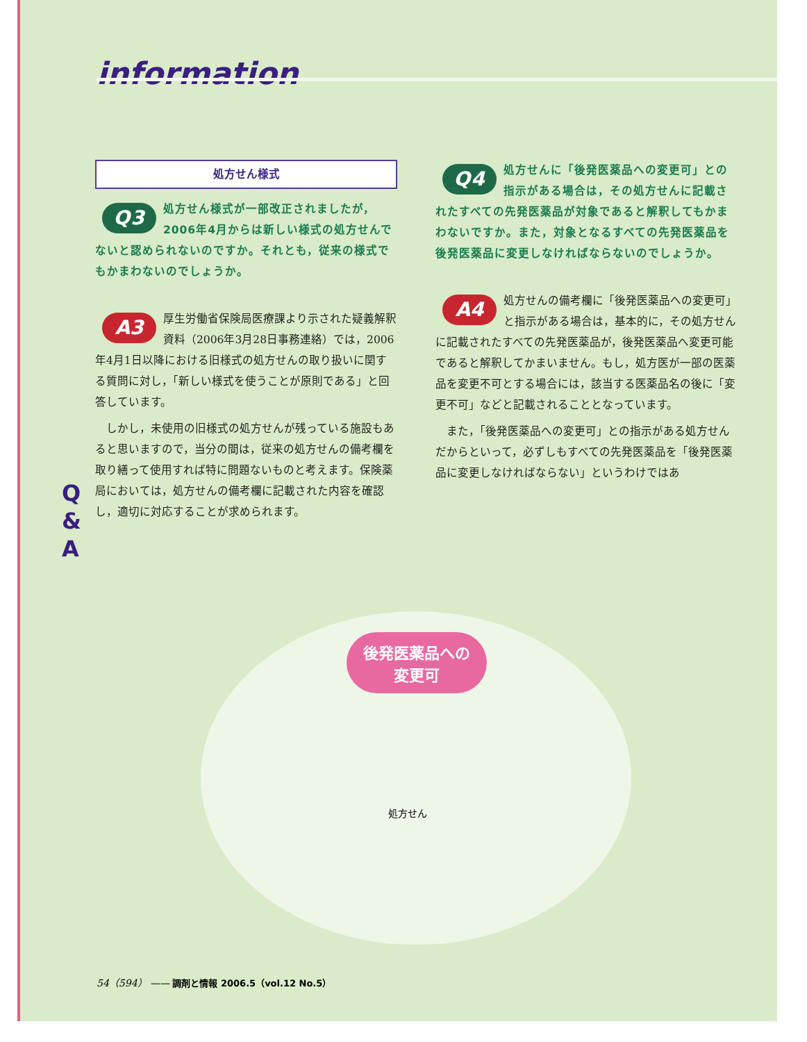information
処方せん様式
Q3 処方せん様式が一部改正されましたが，2006年4月からは新しい様式の処方せんでないと認められないのですか。それとも，従来の様式でもかまわないのでしょうか。
A3 厚生労働省保険局医療課より示された疑義解釈資料（2006年3月28日事務連絡）では，2006年4月1日以降における旧様式の処方せんの取り扱いに関する質問に対し，「新しい様式を使うことが原則である」と回答しています。
しかし，未使用の旧様式の処方せんが残っている施設もあると思いますので，当分の間は，従来の処方せんの備考欄を取り繕って使用すれば特に問題ないものと考えます。保険薬局においては，処方せんの備考欄に記載された内容を確認し，適切に対応することが求められます。
Q4 処方せんに「後発医薬品への変更可」との指示がある場合は，その処方せんに記載されたすべての先発医薬品が対象であると解釈してもかまわないですか。また，対象となるすべての先発医薬品を後発医薬品に変更しなければならないのでしょうか。
A4 処方せんの備考欄に「後発医薬品への変更可」と指示がある場合は，基本的に，その処方せんに記載されたすべての先発医薬品が，後発医薬品へ変更可能であると解釈してかまいません。もし，処方医が一部の医薬品を変更不可とする場合には，該当する医薬品名の後に「変更不可」などと記載されることとなっています。
また，「後発医薬品への変更可」との指示がある処方せんだからといって，必ずしもすべての先発医薬品を「後発医薬品に変更しなければならない」というわけではあ
Q
&
A
後発医薬品への
変更可
処方せん
54（594） —— 調剤と情報 2006.5（vol.12 No.5）